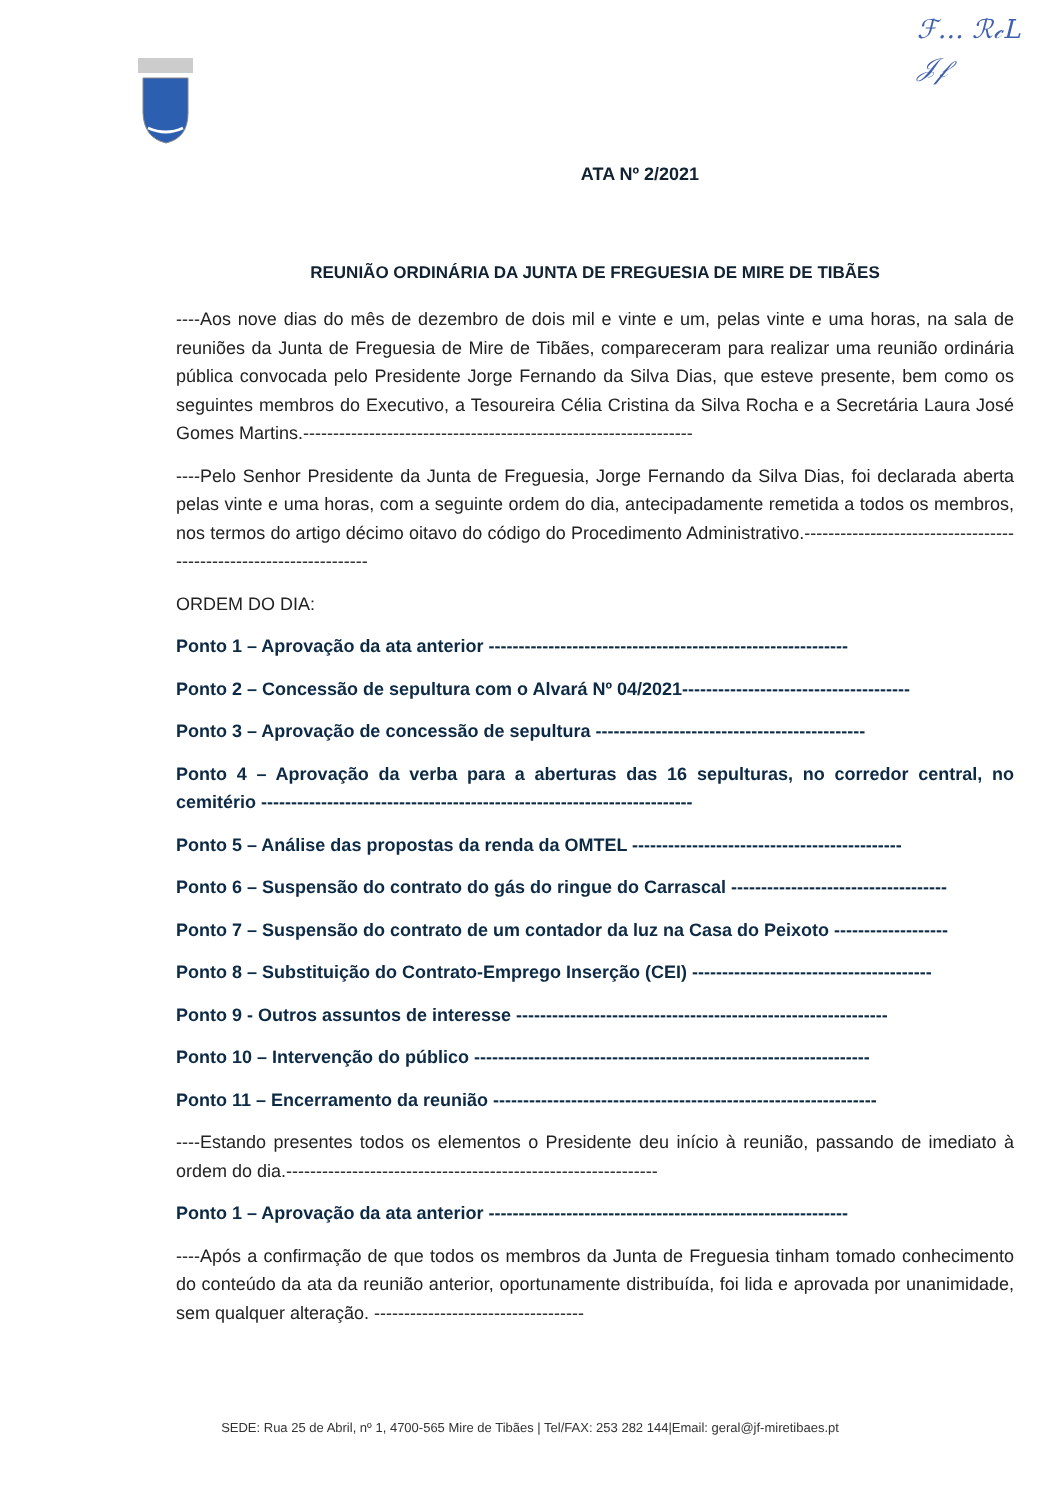ℱ… ℛ𝒸L
𝒥𝒻
ATA Nº 2/2021
REUNIÃO ORDINÁRIA DA JUNTA DE FREGUESIA DE MIRE DE TIBÃES
----Aos nove dias do mês de dezembro de dois mil e vinte e um, pelas vinte e uma horas, na sala de reuniões da Junta de Freguesia de Mire de Tibães, compareceram para realizar uma reunião ordinária pública convocada pelo Presidente Jorge Fernando da Silva Dias, que esteve presente, bem como os seguintes membros do Executivo, a Tesoureira Célia Cristina da Silva Rocha e a Secretária Laura José Gomes Martins.-----------------------------------------------------------------
----Pelo Senhor Presidente da Junta de Freguesia, Jorge Fernando da Silva Dias, foi declarada aberta pelas vinte e uma horas, com a seguinte ordem do dia, antecipadamente remetida a todos os membros, nos termos do artigo décimo oitavo do código do Procedimento Administrativo.-------------------------------------------------------------------
ORDEM DO DIA:
Ponto 1 – Aprovação da ata anterior ------------------------------------------------------------
Ponto 2 – Concessão de sepultura com o Alvará Nº 04/2021--------------------------------------
Ponto 3 – Aprovação de concessão de sepultura ---------------------------------------------
Ponto 4 – Aprovação da verba para a aberturas das 16 sepulturas, no corredor central, no cemitério ------------------------------------------------------------------------
Ponto 5 – Análise das propostas da renda da OMTEL ---------------------------------------------
Ponto 6 – Suspensão do contrato do gás do ringue do Carrascal ------------------------------------
Ponto 7 – Suspensão do contrato de um contador da luz na Casa do Peixoto -------------------
Ponto 8 – Substituição do Contrato-Emprego Inserção (CEI) ----------------------------------------
Ponto 9 - Outros assuntos de interesse --------------------------------------------------------------
Ponto 10 – Intervenção do público ------------------------------------------------------------------
Ponto 11 – Encerramento da reunião ----------------------------------------------------------------
----Estando presentes todos os elementos o Presidente deu início à reunião, passando de imediato à ordem do dia.--------------------------------------------------------------
Ponto 1 – Aprovação da ata anterior ------------------------------------------------------------
----Após a confirmação de que todos os membros da Junta de Freguesia tinham tomado conhecimento do conteúdo da ata da reunião anterior, oportunamente distribuída, foi lida e aprovada por unanimidade, sem qualquer alteração. -----------------------------------
SEDE: Rua 25 de Abril, nº 1, 4700-565 Mire de Tibães | Tel/FAX: 253 282 144|Email: geral@jf-miretibaes.pt